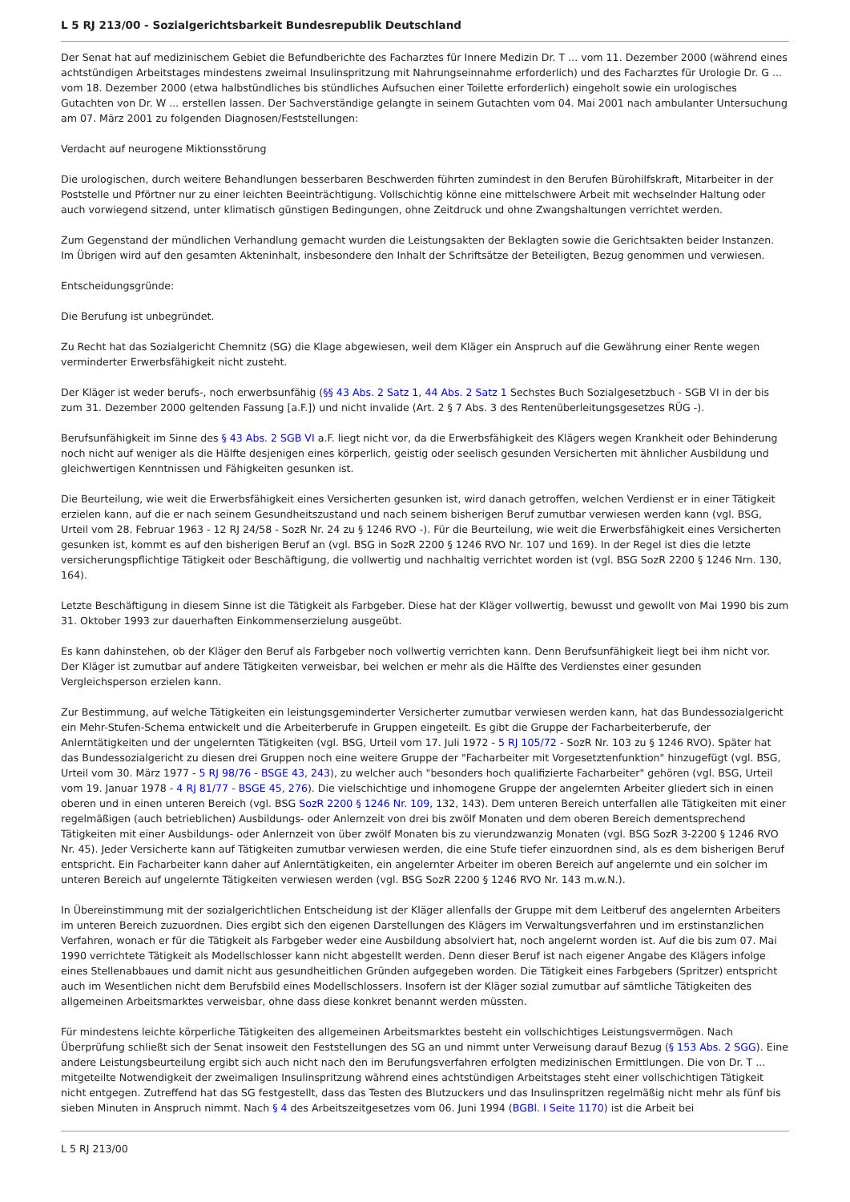L 5 RJ 213/00 - Sozialgerichtsbarkeit Bundesrepublik Deutschland
Der Senat hat auf medizinischem Gebiet die Befundberichte des Facharztes für Innere Medizin Dr. T ... vom 11. Dezember 2000 (während eines achtstündigen Arbeitstages mindestens zweimal Insulinspritzung mit Nahrungseinnahme erforderlich) und des Facharztes für Urologie Dr. G ... vom 18. Dezember 2000 (etwa halbstündliches bis stündliches Aufsuchen einer Toilette erforderlich) eingeholt sowie ein urologisches Gutachten von Dr. W ... erstellen lassen. Der Sachverständige gelangte in seinem Gutachten vom 04. Mai 2001 nach ambulanter Untersuchung am 07. März 2001 zu folgenden Diagnosen/Feststellungen:
Verdacht auf neurogene Miktionsstörung
Die urologischen, durch weitere Behandlungen besserbaren Beschwerden führten zumindest in den Berufen Bürohilfskraft, Mitarbeiter in der Poststelle und Pförtner nur zu einer leichten Beeinträchtigung. Vollschichtig könne eine mittelschwere Arbeit mit wechselnder Haltung oder auch vorwiegend sitzend, unter klimatisch günstigen Bedingungen, ohne Zeitdruck und ohne Zwangshaltungen verrichtet werden.
Zum Gegenstand der mündlichen Verhandlung gemacht wurden die Leistungsakten der Beklagten sowie die Gerichtsakten beider Instanzen. Im Übrigen wird auf den gesamten Akteninhalt, insbesondere den Inhalt der Schriftsätze der Beteiligten, Bezug genommen und verwiesen.
Entscheidungsgründe:
Die Berufung ist unbegründet.
Zu Recht hat das Sozialgericht Chemnitz (SG) die Klage abgewiesen, weil dem Kläger ein Anspruch auf die Gewährung einer Rente wegen verminderter Erwerbsfähigkeit nicht zusteht.
Der Kläger ist weder berufs-, noch erwerbsunfähig (§§ 43 Abs. 2 Satz 1, 44 Abs. 2 Satz 1 Sechstes Buch Sozialgesetzbuch - SGB VI in der bis zum 31. Dezember 2000 geltenden Fassung [a.F.]) und nicht invalide (Art. 2 § 7 Abs. 3 des Rentenüberleitungsgesetzes RÜG -).
Berufsunfähigkeit im Sinne des § 43 Abs. 2 SGB VI a.F. liegt nicht vor, da die Erwerbsfähigkeit des Klägers wegen Krankheit oder Behinderung noch nicht auf weniger als die Hälfte desjenigen eines körperlich, geistig oder seelisch gesunden Versicherten mit ähnlicher Ausbildung und gleichwertigen Kenntnissen und Fähigkeiten gesunken ist.
Die Beurteilung, wie weit die Erwerbsfähigkeit eines Versicherten gesunken ist, wird danach getroffen, welchen Verdienst er in einer Tätigkeit erzielen kann, auf die er nach seinem Gesundheitszustand und nach seinem bisherigen Beruf zumutbar verwiesen werden kann (vgl. BSG, Urteil vom 28. Februar 1963 - 12 RJ 24/58 - SozR Nr. 24 zu § 1246 RVO -). Für die Beurteilung, wie weit die Erwerbsfähigkeit eines Versicherten gesunken ist, kommt es auf den bisherigen Beruf an (vgl. BSG in SozR 2200 § 1246 RVO Nr. 107 und 169). In der Regel ist dies die letzte versicherungspflichtige Tätigkeit oder Beschäftigung, die vollwertig und nachhaltig verrichtet worden ist (vgl. BSG SozR 2200 § 1246 Nrn. 130, 164).
Letzte Beschäftigung in diesem Sinne ist die Tätigkeit als Farbgeber. Diese hat der Kläger vollwertig, bewusst und gewollt von Mai 1990 bis zum 31. Oktober 1993 zur dauerhaften Einkommenserzielung ausgeübt.
Es kann dahinstehen, ob der Kläger den Beruf als Farbgeber noch vollwertig verrichten kann. Denn Berufsunfähigkeit liegt bei ihm nicht vor. Der Kläger ist zumutbar auf andere Tätigkeiten verweisbar, bei welchen er mehr als die Hälfte des Verdienstes einer gesunden Vergleichsperson erzielen kann.
Zur Bestimmung, auf welche Tätigkeiten ein leistungsgeminderter Versicherter zumutbar verwiesen werden kann, hat das Bundessozialgericht ein Mehr-Stufen-Schema entwickelt und die Arbeiterberufe in Gruppen eingeteilt. Es gibt die Gruppe der Facharbeiterberufe, der Anlerntätigkeiten und der ungelernten Tätigkeiten (vgl. BSG, Urteil vom 17. Juli 1972 - 5 RJ 105/72 - SozR Nr. 103 zu § 1246 RVO). Später hat das Bundessozialgericht zu diesen drei Gruppen noch eine weitere Gruppe der "Facharbeiter mit Vorgesetztenfunktion" hinzugefügt (vgl. BSG, Urteil vom 30. März 1977 - 5 RJ 98/76 - BSGE 43, 243), zu welcher auch "besonders hoch qualifizierte Facharbeiter" gehören (vgl. BSG, Urteil vom 19. Januar 1978 - 4 RJ 81/77 - BSGE 45, 276). Die vielschichtige und inhomogene Gruppe der angelernten Arbeiter gliedert sich in einen oberen und in einen unteren Bereich (vgl. BSG SozR 2200 § 1246 Nr. 109, 132, 143). Dem unteren Bereich unterfallen alle Tätigkeiten mit einer regelmäßigen (auch betrieblichen) Ausbildungs- oder Anlernzeit von drei bis zwölf Monaten und dem oberen Bereich dementsprechend Tätigkeiten mit einer Ausbildungs- oder Anlernzeit von über zwölf Monaten bis zu vierundzwanzig Monaten (vgl. BSG SozR 3-2200 § 1246 RVO Nr. 45). Jeder Versicherte kann auf Tätigkeiten zumutbar verwiesen werden, die eine Stufe tiefer einzuordnen sind, als es dem bisherigen Beruf entspricht. Ein Facharbeiter kann daher auf Anlerntätigkeiten, ein angelernter Arbeiter im oberen Bereich auf angelernte und ein solcher im unteren Bereich auf ungelernte Tätigkeiten verwiesen werden (vgl. BSG SozR 2200 § 1246 RVO Nr. 143 m.w.N.).
In Übereinstimmung mit der sozialgerichtlichen Entscheidung ist der Kläger allenfalls der Gruppe mit dem Leitberuf des angelernten Arbeiters im unteren Bereich zuzuordnen. Dies ergibt sich den eigenen Darstellungen des Klägers im Verwaltungsverfahren und im erstinstanzlichen Verfahren, wonach er für die Tätigkeit als Farbgeber weder eine Ausbildung absolviert hat, noch angelernt worden ist. Auf die bis zum 07. Mai 1990 verrichtete Tätigkeit als Modellschlosser kann nicht abgestellt werden. Denn dieser Beruf ist nach eigener Angabe des Klägers infolge eines Stellenabbaues und damit nicht aus gesundheitlichen Gründen aufgegeben worden. Die Tätigkeit eines Farbgebers (Spritzer) entspricht auch im Wesentlichen nicht dem Berufsbild eines Modellschlossers. Insofern ist der Kläger sozial zumutbar auf sämtliche Tätigkeiten des allgemeinen Arbeitsmarktes verweisbar, ohne dass diese konkret benannt werden müssten.
Für mindestens leichte körperliche Tätigkeiten des allgemeinen Arbeitsmarktes besteht ein vollschichtiges Leistungsvermögen. Nach Überprüfung schließt sich der Senat insoweit den Feststellungen des SG an und nimmt unter Verweisung darauf Bezug (§ 153 Abs. 2 SGG). Eine andere Leistungsbeurteilung ergibt sich auch nicht nach den im Berufungsverfahren erfolgten medizinischen Ermittlungen. Die von Dr. T ... mitgeteilte Notwendigkeit der zweimaligen Insulinspritzung während eines achtstündigen Arbeitstages steht einer vollschichtigen Tätigkeit nicht entgegen. Zutreffend hat das SG festgestellt, dass das Testen des Blutzuckers und das Insulinspritzen regelmäßig nicht mehr als fünf bis sieben Minuten in Anspruch nimmt. Nach § 4 des Arbeitszeitgesetzes vom 06. Juni 1994 (BGBl. I Seite 1170) ist die Arbeit bei
L 5 RJ 213/00